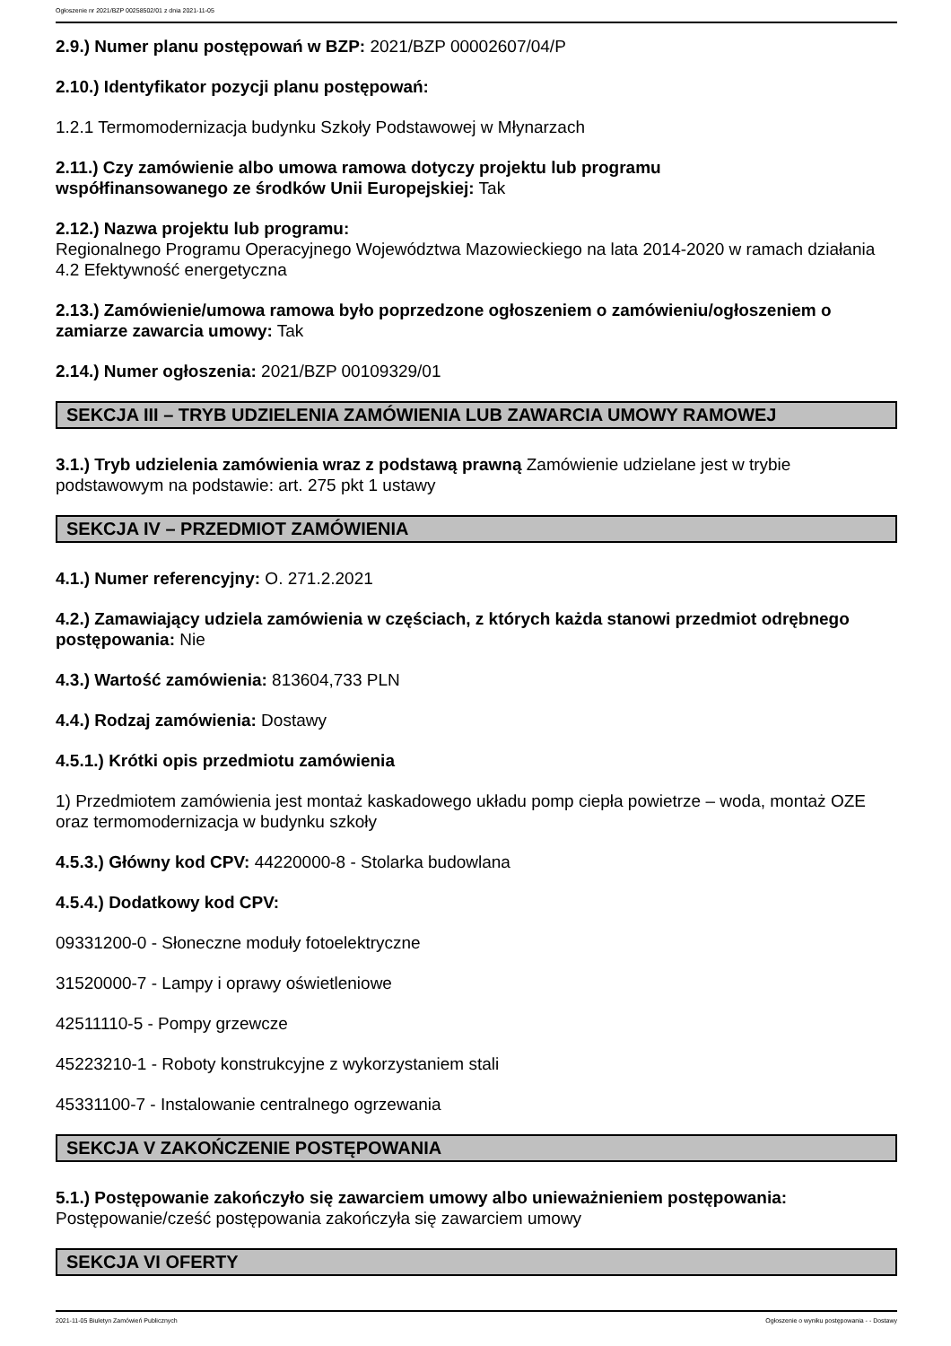Ogłoszenie nr 2021/BZP 00258502/01 z dnia 2021-11-05
2.9.) Numer planu postępowań w BZP: 2021/BZP 00002607/04/P
2.10.) Identyfikator pozycji planu postępowań:
1.2.1 Termomodernizacja budynku Szkoły Podstawowej w Młynarzach
2.11.) Czy zamówienie albo umowa ramowa dotyczy projektu lub programu
współfinansowanego ze środków Unii Europejskiej: Tak
2.12.) Nazwa projektu lub programu:
Regionalnego Programu Operacyjnego Województwa Mazowieckiego na lata 2014-2020 w ramach działania 4.2 Efektywność energetyczna
2.13.) Zamówienie/umowa ramowa było poprzedzone ogłoszeniem o zamówieniu/ogłoszeniem o zamiarze zawarcia umowy: Tak
2.14.) Numer ogłoszenia: 2021/BZP 00109329/01
SEKCJA III – TRYB UDZIELENIA ZAMÓWIENIA LUB ZAWARCIA UMOWY RAMOWEJ
3.1.) Tryb udzielenia zamówienia wraz z podstawą prawną Zamówienie udzielane jest w trybie podstawowym na podstawie: art. 275 pkt 1 ustawy
SEKCJA IV – PRZEDMIOT ZAMÓWIENIA
4.1.) Numer referencyjny: O. 271.2.2021
4.2.) Zamawiający udziela zamówienia w częściach, z których każda stanowi przedmiot odrębnego postępowania: Nie
4.3.) Wartość zamówienia: 813604,733 PLN
4.4.) Rodzaj zamówienia: Dostawy
4.5.1.) Krótki opis przedmiotu zamówienia
1) Przedmiotem zamówienia jest montaż kaskadowego układu pomp ciepła powietrze – woda, montaż OZE oraz termomodernizacja w budynku szkoły
4.5.3.) Główny kod CPV: 44220000-8 - Stolarka budowlana
4.5.4.) Dodatkowy kod CPV:
09331200-0 - Słoneczne moduły fotoelektryczne
31520000-7 - Lampy i oprawy oświetleniowe
42511110-5 - Pompy grzewcze
45223210-1 - Roboty konstrukcyjne z wykorzystaniem stali
45331100-7 - Instalowanie centralnego ogrzewania
SEKCJA V ZAKOŃCZENIE POSTĘPOWANIA
5.1.) Postępowanie zakończyło się zawarciem umowy albo unieważnieniem postępowania:
Postępowanie/cześć postępowania zakończyła się zawarciem umowy
SEKCJA VI OFERTY
2021-11-05 Biuletyn Zamówień Publicznych Ogłoszenie o wyniku postępowania - - Dostawy